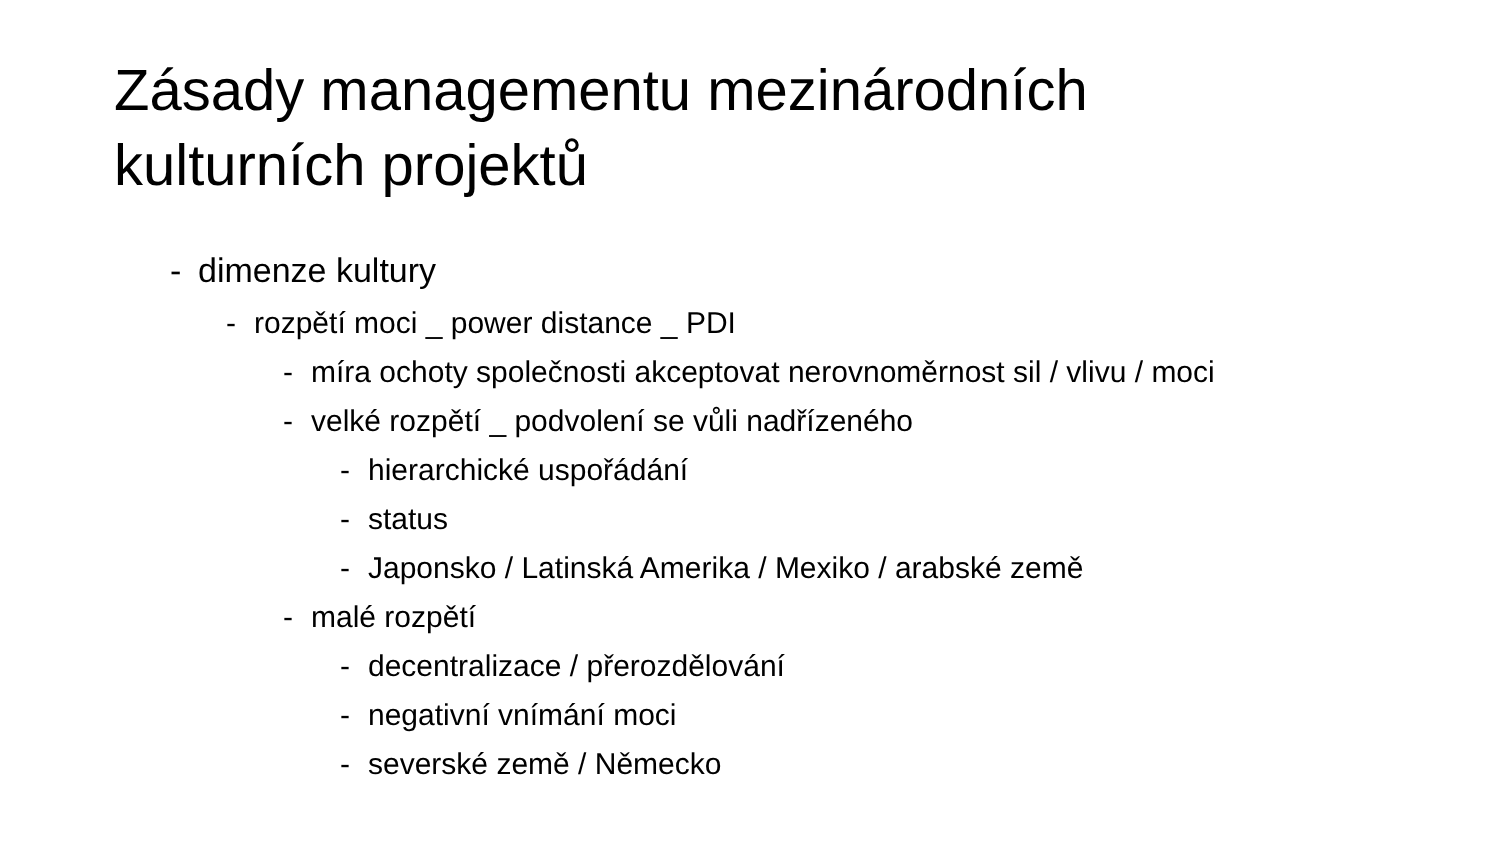Zásady managementu mezinárodních
kulturních projektů
- dimenze kultury
- rozpětí moci _ power distance _ PDI
- míra ochoty společnosti akceptovat nerovnoměrnost sil / vlivu / moci
- velké rozpětí _ podvolení se vůli nadřízeného
- hierarchické uspořádání
- status
- Japonsko / Latinská Amerika / Mexiko / arabské země
- malé rozpětí
- decentralizace / přerozdělování
- negativní vnímání moci
- severské země / Německo